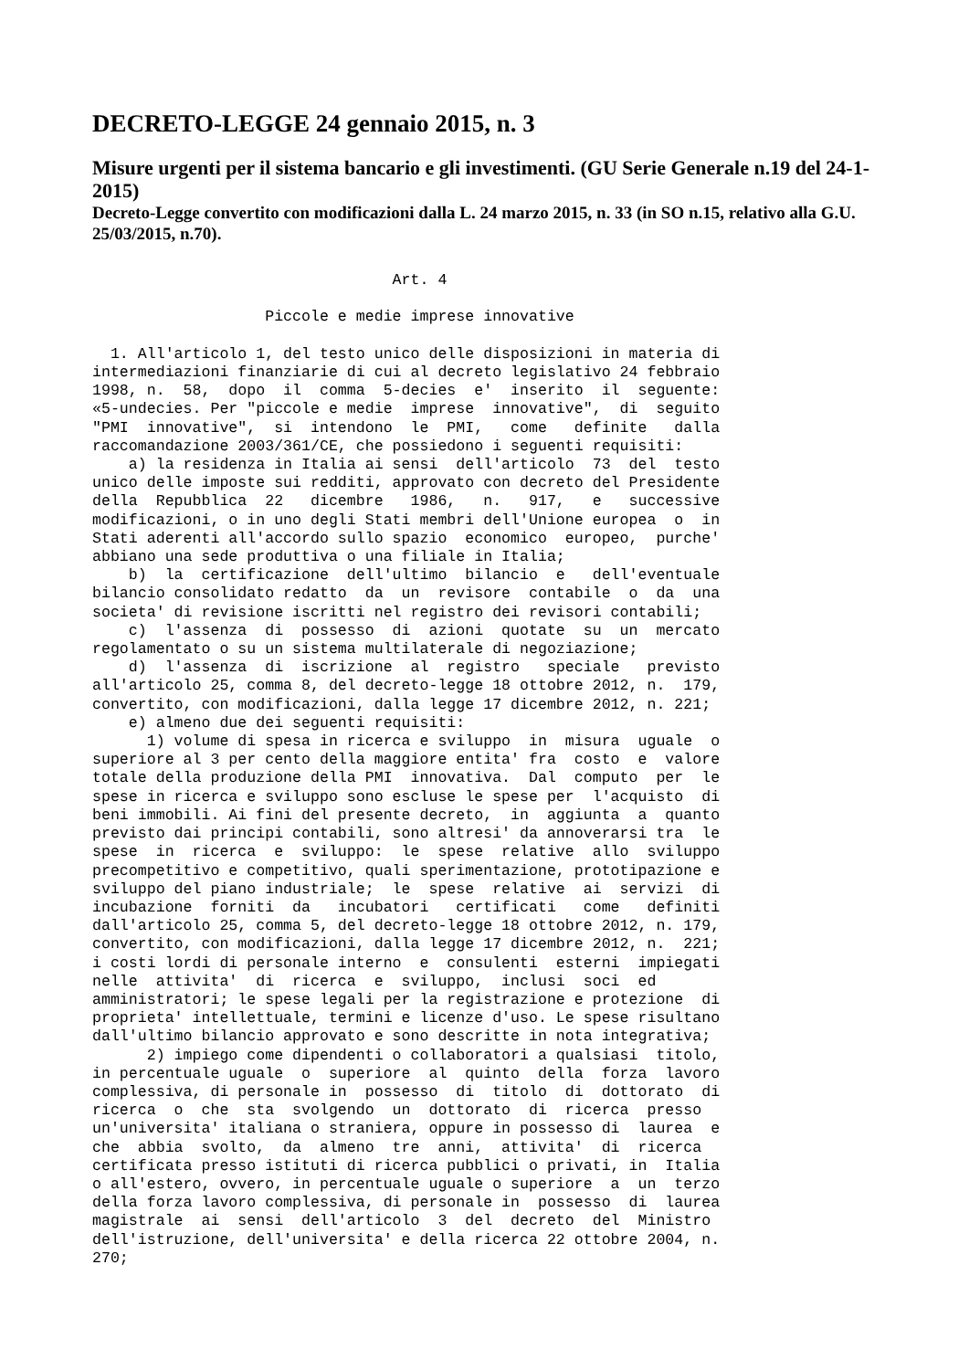DECRETO-LEGGE 24 gennaio 2015, n. 3
Misure urgenti per il sistema bancario e gli investimenti. (GU Serie Generale n.19 del 24-1-2015)
Decreto-Legge convertito con modificazioni dalla L. 24 marzo 2015, n. 33 (in SO n.15, relativo alla G.U. 25/03/2015, n.70).
                                 Art. 4

                   Piccole e medie imprese innovative

  1. All'articolo 1, del testo unico delle disposizioni in materia di
intermediazioni finanziarie di cui al decreto legislativo 24 febbraio
1998, n.  58,  dopo  il  comma  5-decies  e'  inserito  il  seguente:
«5-undecies. Per "piccole e medie  imprese  innovative",  di  seguito
"PMI  innovative",  si  intendono  le  PMI,   come   definite   dalla
raccomandazione 2003/361/CE, che possiedono i seguenti requisiti:
    a) la residenza in Italia ai sensi  dell'articolo  73  del  testo
unico delle imposte sui redditi, approvato con decreto del Presidente
della  Repubblica  22   dicembre   1986,   n.   917,   e   successive
modificazioni, o in uno degli Stati membri dell'Unione europea  o  in
Stati aderenti all'accordo sullo spazio  economico  europeo,  purche'
abbiano una sede produttiva o una filiale in Italia;
    b)  la  certificazione  dell'ultimo  bilancio  e   dell'eventuale
bilancio consolidato redatto  da  un  revisore  contabile  o  da  una
societa' di revisione iscritti nel registro dei revisori contabili;
    c)  l'assenza  di  possesso  di  azioni  quotate  su  un  mercato
regolamentato o su un sistema multilaterale di negoziazione;
    d)  l'assenza  di  iscrizione  al  registro   speciale   previsto
all'articolo 25, comma 8, del decreto-legge 18 ottobre 2012, n.  179,
convertito, con modificazioni, dalla legge 17 dicembre 2012, n. 221;
    e) almeno due dei seguenti requisiti:
      1) volume di spesa in ricerca e sviluppo  in  misura  uguale  o
superiore al 3 per cento della maggiore entita' fra  costo  e  valore
totale della produzione della PMI  innovativa.  Dal  computo  per  le
spese in ricerca e sviluppo sono escluse le spese per  l'acquisto  di
beni immobili. Ai fini del presente decreto,  in  aggiunta  a  quanto
previsto dai principi contabili, sono altresi' da annoverarsi tra  le
spese  in  ricerca  e  sviluppo:  le  spese  relative  allo  sviluppo
precompetitivo e competitivo, quali sperimentazione, prototipazione e
sviluppo del piano industriale;  le  spese  relative  ai  servizi  di
incubazione  forniti  da   incubatori   certificati   come   definiti
dall'articolo 25, comma 5, del decreto-legge 18 ottobre 2012, n. 179,
convertito, con modificazioni, dalla legge 17 dicembre 2012, n.  221;
i costi lordi di personale interno  e  consulenti  esterni  impiegati
nelle  attivita'  di  ricerca  e  sviluppo,  inclusi  soci  ed
amministratori; le spese legali per la registrazione e protezione  di
proprieta' intellettuale, termini e licenze d'uso. Le spese risultano
dall'ultimo bilancio approvato e sono descritte in nota integrativa;
      2) impiego come dipendenti o collaboratori a qualsiasi  titolo,
in percentuale uguale  o  superiore  al  quinto  della  forza  lavoro
complessiva, di personale in  possesso  di  titolo  di  dottorato  di
ricerca  o  che  sta  svolgendo  un  dottorato  di  ricerca  presso
un'universita' italiana o straniera, oppure in possesso di  laurea  e
che  abbia  svolto,  da  almeno  tre  anni,  attivita'  di  ricerca
certificata presso istituti di ricerca pubblici o privati, in  Italia
o all'estero, ovvero, in percentuale uguale o superiore  a  un  terzo
della forza lavoro complessiva, di personale in  possesso  di  laurea
magistrale  ai  sensi  dell'articolo  3  del  decreto  del  Ministro
dell'istruzione, dell'universita' e della ricerca 22 ottobre 2004, n.
270;